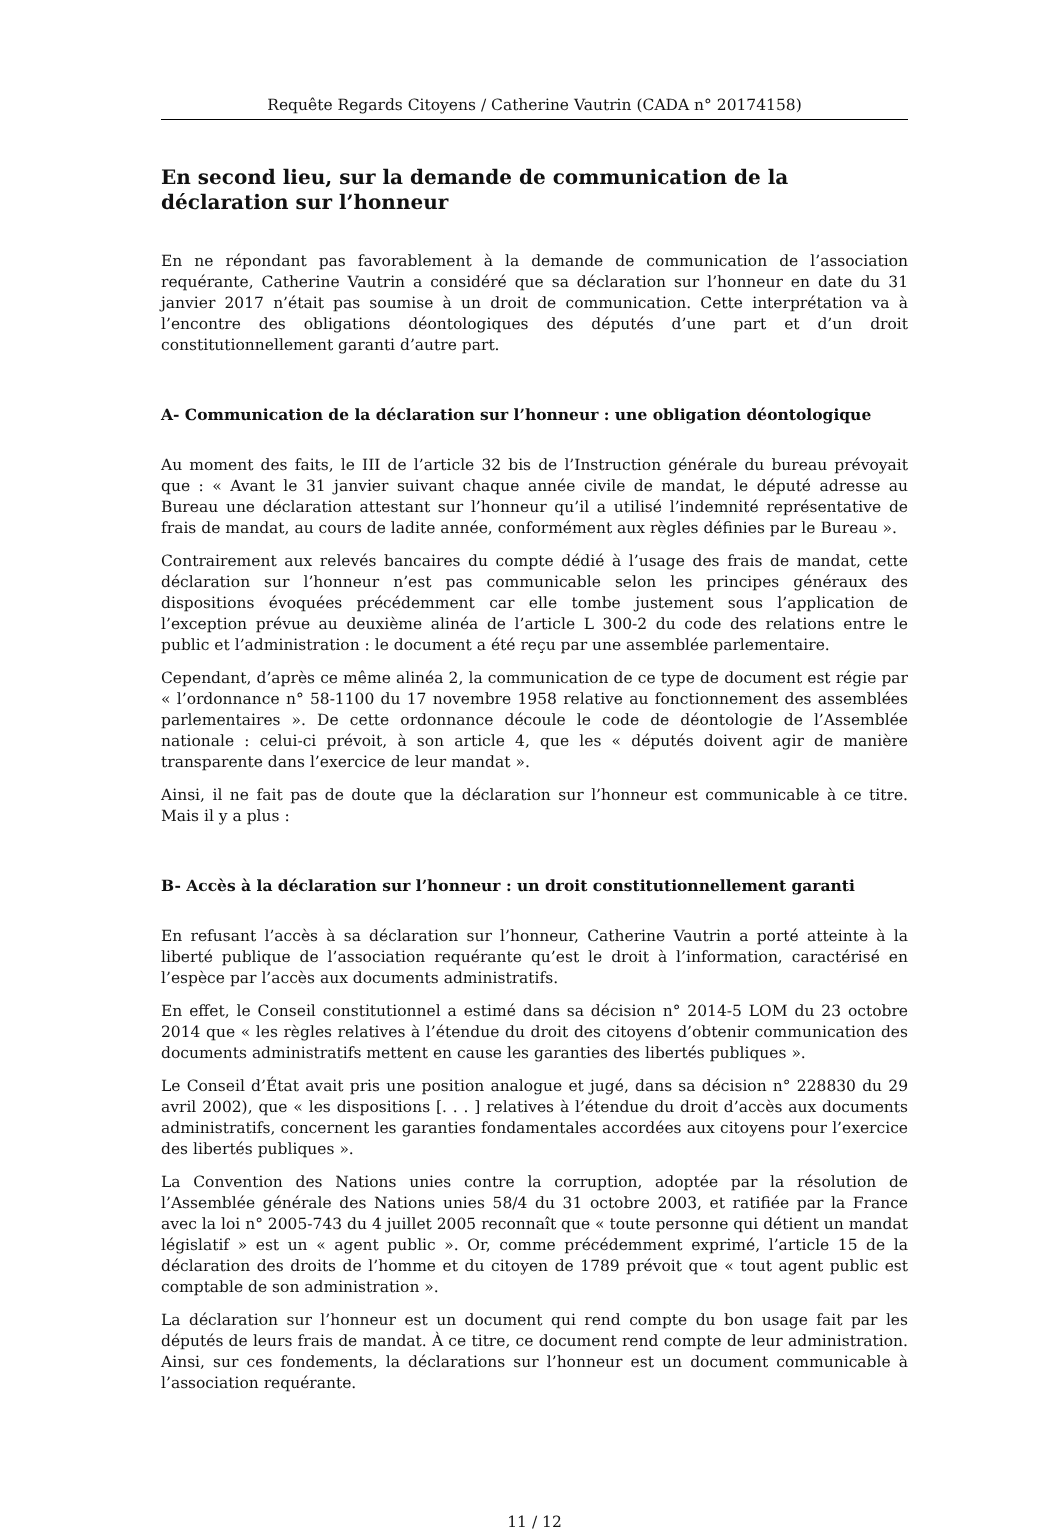Requête Regards Citoyens / Catherine Vautrin (CADA n° 20174158)
En second lieu, sur la demande de communication de la déclaration sur l’honneur
En ne répondant pas favorablement à la demande de communication de l’association requérante, Catherine Vautrin a considéré que sa déclaration sur l’honneur en date du 31 janvier 2017 n’était pas soumise à un droit de communication. Cette interprétation va à l’encontre des obligations déontologiques des députés d’une part et d’un droit constitutionnellement garanti d’autre part.
A- Communication de la déclaration sur l’honneur : une obligation déontologique
Au moment des faits, le III de l’article 32 bis de l’Instruction générale du bureau prévoyait que : « Avant le 31 janvier suivant chaque année civile de mandat, le député adresse au Bureau une déclaration attestant sur l’honneur qu’il a utilisé l’indemnité représentative de frais de mandat, au cours de ladite année, conformément aux règles définies par le Bureau ».
Contrairement aux relevés bancaires du compte dédié à l’usage des frais de mandat, cette déclaration sur l’honneur n’est pas communicable selon les principes généraux des dispositions évoquées précédemment car elle tombe justement sous l’application de l’exception prévue au deuxième alinéa de l’article L 300-2 du code des relations entre le public et l’administration : le document a été reçu par une assemblée parlementaire.
Cependant, d’après ce même alinéa 2, la communication de ce type de document est régie par « l’ordonnance n° 58-1100 du 17 novembre 1958 relative au fonctionnement des assemblées parlementaires ». De cette ordonnance découle le code de déontologie de l’Assemblée nationale : celui-ci prévoit, à son article 4, que les « députés doivent agir de manière transparente dans l’exercice de leur mandat ».
Ainsi, il ne fait pas de doute que la déclaration sur l’honneur est communicable à ce titre. Mais il y a plus :
B- Accès à la déclaration sur l’honneur : un droit constitutionnellement garanti
En refusant l’accès à sa déclaration sur l’honneur, Catherine Vautrin a porté atteinte à la liberté publique de l’association requérante qu’est le droit à l’information, caractérisé en l’espèce par l’accès aux documents administratifs.
En effet, le Conseil constitutionnel a estimé dans sa décision n° 2014-5 LOM du 23 octobre 2014 que « les règles relatives à l’étendue du droit des citoyens d’obtenir communication des documents administratifs mettent en cause les garanties des libertés publiques ».
Le Conseil d’État avait pris une position analogue et jugé, dans sa décision n° 228830 du 29 avril 2002), que « les dispositions [. . . ] relatives à l’étendue du droit d’accès aux documents administratifs, concernent les garanties fondamentales accordées aux citoyens pour l’exercice des libertés publiques ».
La Convention des Nations unies contre la corruption, adoptée par la résolution de l’Assemblée générale des Nations unies 58/4 du 31 octobre 2003, et ratifiée par la France avec la loi n° 2005-743 du 4 juillet 2005 reconnaît que « toute personne qui détient un mandat législatif » est un « agent public ». Or, comme précédemment exprimé, l’article 15 de la déclaration des droits de l’homme et du citoyen de 1789 prévoit que « tout agent public est comptable de son administration ».
La déclaration sur l’honneur est un document qui rend compte du bon usage fait par les députés de leurs frais de mandat. À ce titre, ce document rend compte de leur administration. Ainsi, sur ces fondements, la déclarations sur l’honneur est un document communicable à l’association requérante.
11 / 12